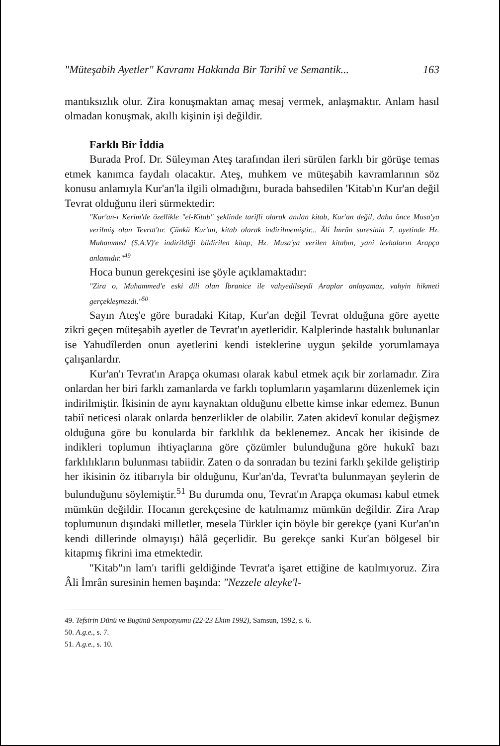"Müteşabih Ayetler" Kavramı Hakkında Bir Tarihî ve Semantik... 163
mantıksızlık olur. Zira konuşmaktan amaç mesaj vermek, anlaşmaktır. Anlam hasıl olmadan konuşmak, akıllı kişinin işi değildir.
Farklı Bir İddia
Burada Prof. Dr. Süleyman Ateş tarafından ileri sürülen farklı bir görüşe temas etmek kanımca faydalı olacaktır. Ateş, muhkem ve müteşabih kavramlarının söz konusu anlamıyla Kur'an'la ilgili olmadığını, burada bahsedilen 'Kitab'ın Kur'an değil Tevrat olduğunu ileri sürmektedir:
"Kur'an-ı Kerim'de özellikle "el-Kitab" şeklinde tarifli olarak anılan kitab, Kur'an değil, daha önce Musa'ya verilmiş olan Tevrat'tır. Çünkü Kur'an, kitab olarak indirilmemiştir... Âli İmrân suresinin 7. ayetinde Hz. Muhammed (S.A.V)'e indirildiği bildirilen kitap, Hz. Musa'ya verilen kitabın, yani levhaların Arapça anlamıdır."<sup>49</sup>
Hoca bunun gerekçesini ise şöyle açıklamaktadır:
"Zira o, Muhammed'e eski dili olan İbranice ile vahyedilseydi Araplar anlayamaz, vahyin hikmeti gerçekleşmezdi."<sup>50</sup>
Sayın Ateş'e göre buradaki Kitap, Kur'an değil Tevrat olduğuna göre ayette zikri geçen müteşabih ayetler de Tevrat'ın ayetleridir. Kalplerinde hastalık bulunanlar ise Yahudîlerden onun ayetlerini kendi isteklerine uygun şekilde yorumlamaya çalışanlardır.
Kur'an'ı Tevrat'ın Arapça okuması olarak kabul etmek açık bir zorlamadır. Zira onlardan her biri farklı zamanlarda ve farklı toplumların yaşamlarını düzenlemek için indirilmiştir. İkisinin de aynı kaynaktan olduğunu elbette kimse inkar edemez. Bunun tabiî neticesi olarak onlarda benzerlikler de olabilir. Zaten akidevî konular değişmez olduğuna göre bu konularda bir farklılık da beklenemez. Ancak her ikisinde de indikleri toplumun ihtiyaçlarına göre çözümler bulunduğuna göre hukukî bazı farklılıkların bulunması tabiidir. Zaten o da sonradan bu tezini farklı şekilde geliştirip her ikisinin öz itibarıyla bir olduğunu, Kur'an'da, Tevrat'ta bulunmayan şeylerin de bulunduğunu söylemiştir.<sup>51</sup> Bu durumda onu, Tevrat'ın Arapça okuması kabul etmek mümkün değildir. Hocanın gerekçesine de katılmamız mümkün değildir. Zira Arap toplumunun dışındaki milletler, mesela Türkler için böyle bir gerekçe (yani Kur'an'ın kendi dillerinde olmayışı) hâlâ geçerlidir. Bu gerekçe sanki Kur'an bölgesel bir kitapmış fikrini ima etmektedir.
"Kitab"ın lam'ı tarifli geldiğinde Tevrat'a işaret ettiğine de katılmıyoruz. Zira Âli İmrân suresinin hemen başında: "Nezzele aleyke'l-
49. Tefsirin Dünü ve Bugünü Sempozyumu (22-23 Ekim 1992), Samsun, 1992, s. 6.
50. A.g.e., s. 7.
51. A.g.e., s. 10.